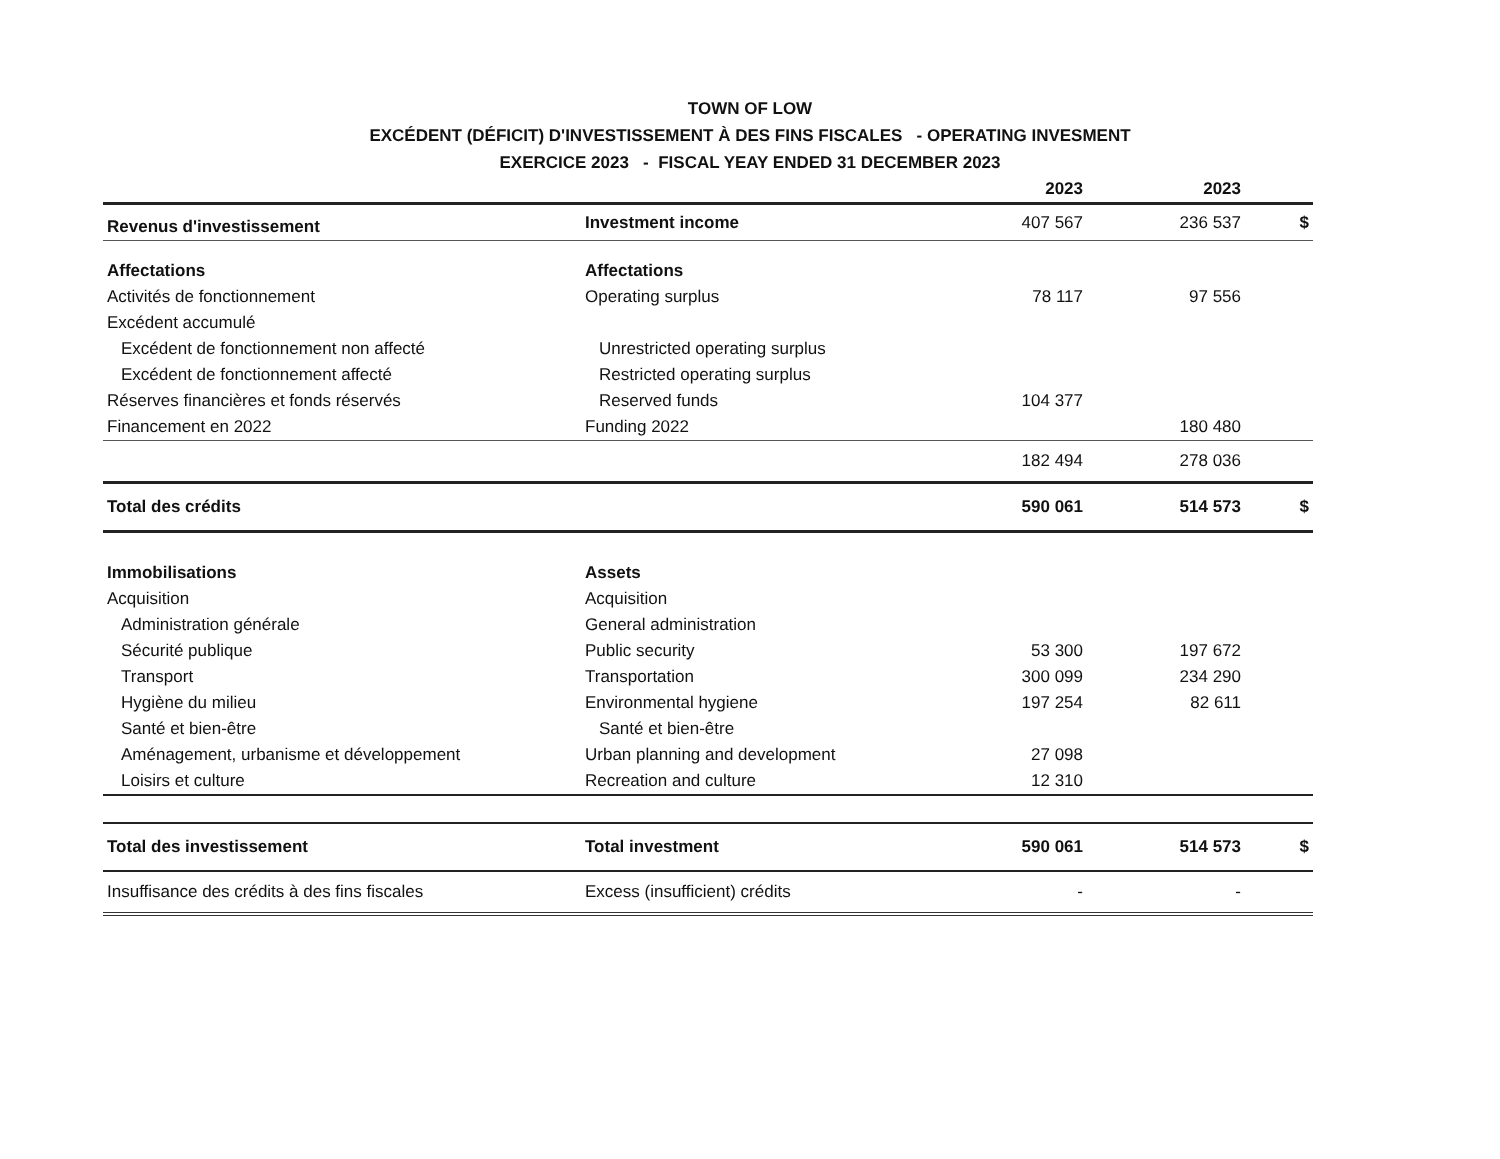TOWN OF LOW
EXCÉDENT (DÉFICIT) D'INVESTISSEMENT À DES FINS FISCALES - OPERATING INVESMENT
EXERCICE 2023 - FISCAL YEAY ENDED 31 DECEMBER 2023
| | | 2023 | 2023 | |
| --- | --- | --- | --- | --- |
| Revenus d'investissement | Investment income | 407 567 | 236 537 | $ |
| Affectations | Affectations | | | |
| Activités de fonctionnement | Operating surplus | 78 117 | 97 556 | |
| Excédent accumulé | | | | |
| Excédent de fonctionnement non affecté | Unrestricted operating surplus | | | |
| Excédent de fonctionnement affecté | Restricted operating surplus | | | |
| Réserves financières et fonds réservés | Reserved funds | 104 377 | | |
| Financement en 2022 | Funding 2022 | | 180 480 | |
| | | 182 494 | 278 036 | |
| Total des crédits | | 590 061 | 514 573 | $ |
| Immobilisations | Assets | | | |
| Acquisition | Acquisition | | | |
| Administration générale | General administration | | | |
| Sécurité publique | Public security | 53 300 | 197 672 | |
| Transport | Transportation | 300 099 | 234 290 | |
| Hygiène du milieu | Environmental hygiene | 197 254 | 82 611 | |
| Santé et bien-être | Santé et bien-être | | | |
| Aménagement, urbanisme et développement | Urban planning and development | 27 098 | | |
| Loisirs et culture | Recreation and culture | 12 310 | | |
| Total des investissement | Total investment | 590 061 | 514 573 | $ |
| Insuffisance des crédits à des fins fiscales | Excess (insufficient) crédits | - | - | |